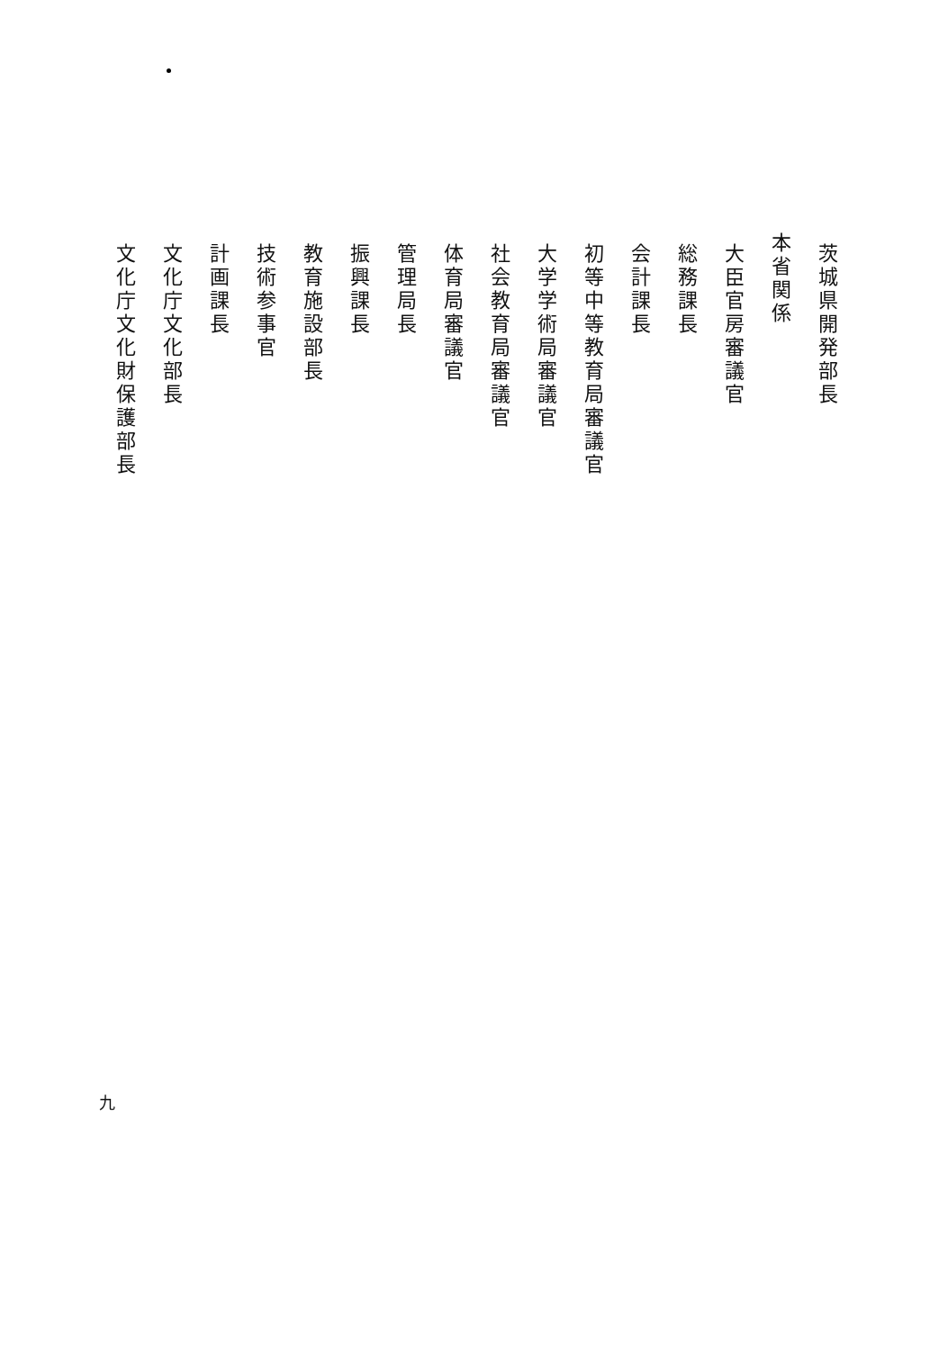茨城県開発部長
本省関係
大臣官房審議官
総務課長
会計課長
初等中等教育局審議官
大学学術局審議官
社会教育局審議官
体育局審議官
管理局長
振興課長
教育施設部長
技術参事官
計画課長
文化庁文化部長
文化庁文化財保護部長
九